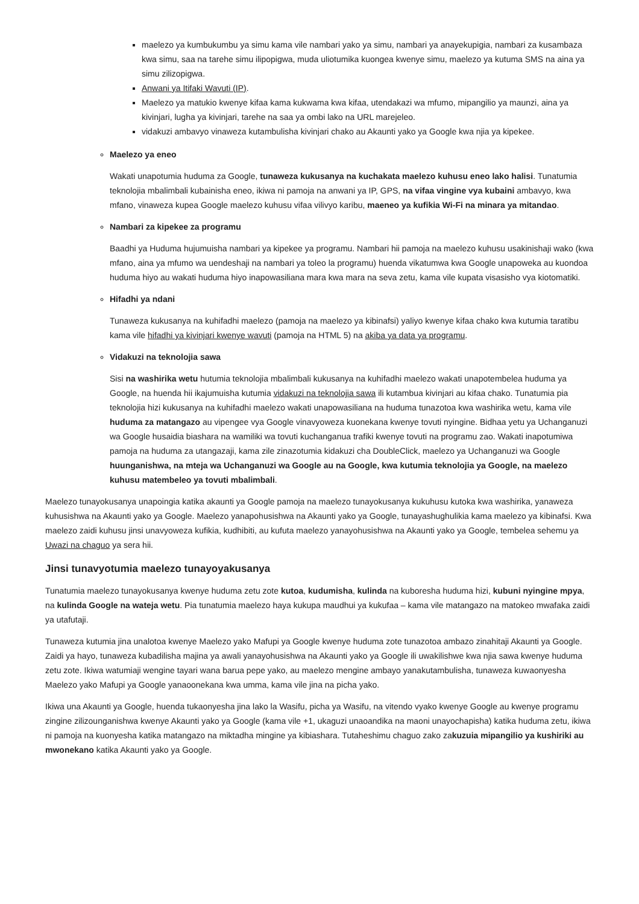maelezo ya kumbukumbu ya simu kama vile nambari yako ya simu, nambari ya anayekupigia, nambari za kusambaza kwa simu, saa na tarehe simu ilipopigwa, muda uliotumika kuongea kwenye simu, maelezo ya kutuma SMS na aina ya simu zilizopigwa.
Anwani ya Itifaki Wavuti (IP).
Maelezo ya matukio kwenye kifaa kama kukwama kwa kifaa, utendakazi wa mfumo, mipangilio ya maunzi, aina ya kivinjari, lugha ya kivinjari, tarehe na saa ya ombi lako na URL marejeleo.
vidakuzi ambavyo vinaweza kutambulisha kivinjari chako au Akaunti yako ya Google kwa njia ya kipekee.
Maelezo ya eneo
Wakati unapotumia huduma za Google, tunaweza kukusanya na kuchakata maelezo kuhusu eneo lako halisi. Tunatumia teknolojia mbalimbali kubainisha eneo, ikiwa ni pamoja na anwani ya IP, GPS, na vifaa vingine vya kubaini ambavyo, kwa mfano, vinaweza kupea Google maelezo kuhusu vifaa vilivyo karibu, maeneo ya kufikia Wi-Fi na minara ya mitandao.
Nambari za kipekee za programu
Baadhi ya Huduma hujumuisha nambari ya kipekee ya programu. Nambari hii pamoja na maelezo kuhusu usakinishaji wako (kwa mfano, aina ya mfumo wa uendeshaji na nambari ya toleo la programu) huenda vikatumwa kwa Google unapoweka au kuondoa huduma hiyo au wakati huduma hiyo inapowasiliana mara kwa mara na seva zetu, kama vile kupata visasisho vya kiotomatiki.
Hifadhi ya ndani
Tunaweza kukusanya na kuhifadhi maelezo (pamoja na maelezo ya kibinafsi) yaliyo kwenye kifaa chako kwa kutumia taratibu kama vile hifadhi ya kivinjari kwenye wavuti (pamoja na HTML 5) na akiba ya data ya programu.
Vidakuzi na teknolojia sawa
Sisi na washirika wetu hutumia teknolojia mbalimbali kukusanya na kuhifadhi maelezo wakati unapotembelea huduma ya Google, na huenda hii ikajumuisha kutumia vidakuzi na teknolojia sawa ili kutambua kivinjari au kifaa chako. Tunatumia pia teknolojia hizi kukusanya na kuhifadhi maelezo wakati unapowasiliana na huduma tunazotoa kwa washirika wetu, kama vile huduma za matangazo au vipengee vya Google vinavyoweza kuonekana kwenye tovuti nyingine. Bidhaa yetu ya Uchanganuzi wa Google husaidia biashara na wamiliki wa tovuti kuchanganua trafiki kwenye tovuti na programu zao. Wakati inapotumiwa pamoja na huduma za utangazaji, kama zile zinazotumia kidakuzi cha DoubleClick, maelezo ya Uchanganuzi wa Google huunganishwa, na mteja wa Uchanganuzi wa Google au na Google, kwa kutumia teknolojia ya Google, na maelezo kuhusu matembeleo ya tovuti mbalimbali.
Maelezo tunayokusanya unapoingia katika akaunti ya Google pamoja na maelezo tunayokusanya kukuhusu kutoka kwa washirika, yanaweza kuhusishwa na Akaunti yako ya Google. Maelezo yanapohusishwa na Akaunti yako ya Google, tunayashughulikia kama maelezo ya kibinafsi. Kwa maelezo zaidi kuhusu jinsi unavyoweza kufikia, kudhibiti, au kufuta maelezo yanayohusishwa na Akaunti yako ya Google, tembelea sehemu ya Uwazi na chaguo ya sera hii.
Jinsi tunavyotumia maelezo tunayoyakusanya
Tunatumia maelezo tunayokusanya kwenye huduma zetu zote kutoa, kudumisha, kulinda na kuboresha huduma hizi, kubuni nyingine mpya, na kulinda Google na wateja wetu. Pia tunatumia maelezo haya kukupa maudhui ya kukufaa – kama vile matangazo na matokeo mwafaka zaidi ya utafutaji.
Tunaweza kutumia jina unalotoa kwenye Maelezo yako Mafupi ya Google kwenye huduma zote tunazotoa ambazo zinahitaji Akaunti ya Google. Zaidi ya hayo, tunaweza kubadilisha majina ya awali yanayohusishwa na Akaunti yako ya Google ili uwakilishwe kwa njia sawa kwenye huduma zetu zote. Ikiwa watumiaji wengine tayari wana barua pepe yako, au maelezo mengine ambayo yanakutambulisha, tunaweza kuwaonyesha Maelezo yako Mafupi ya Google yanaoonekana kwa umma, kama vile jina na picha yako.
Ikiwa una Akaunti ya Google, huenda tukaonyesha jina lako la Wasifu, picha ya Wasifu, na vitendo vyako kwenye Google au kwenye programu zingine zilizounganishwa kwenye Akaunti yako ya Google (kama vile +1, ukaguzi unaoandika na maoni unayochapisha) katika huduma zetu, ikiwa ni pamoja na kuonyesha katika matangazo na miktadha mingine ya kibiashara. Tutaheshimu chaguo zako zakuzuia mipangilio ya kushiriki au mwonekano katika Akaunti yako ya Google.